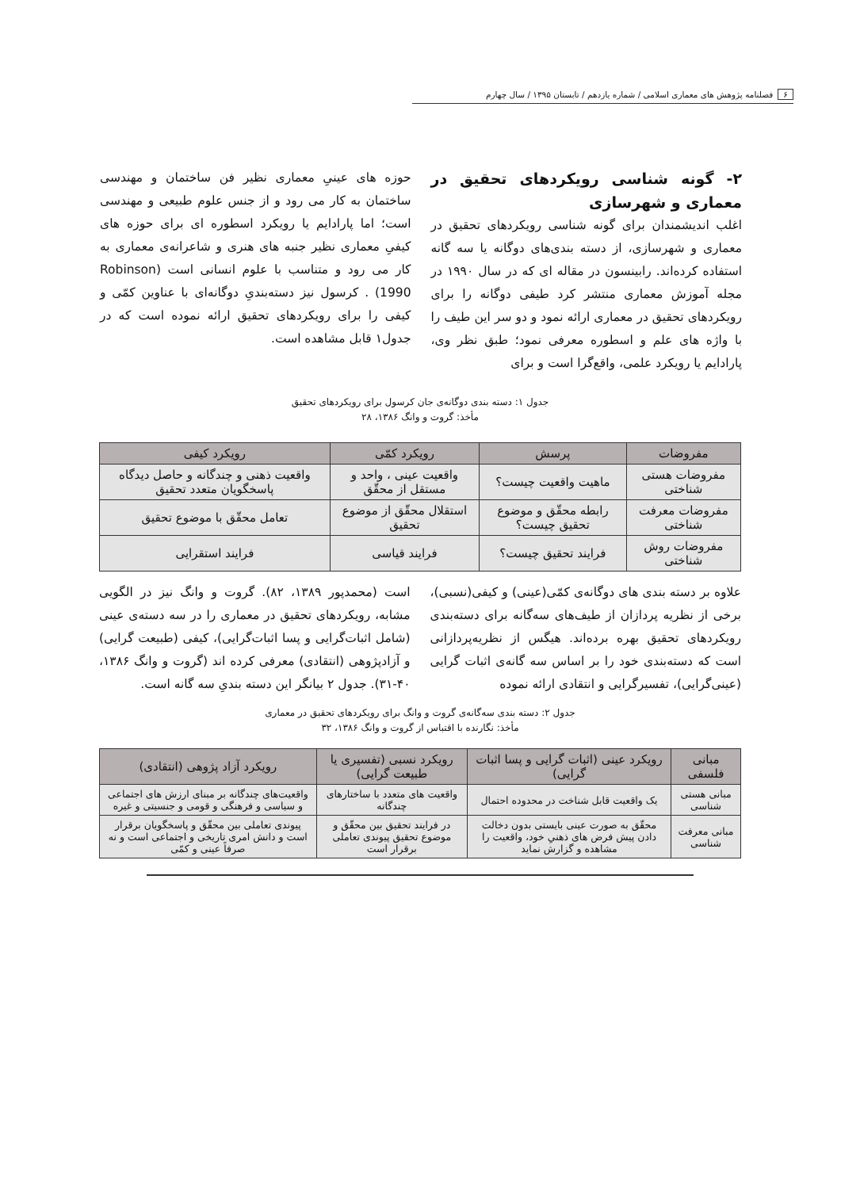۶ فصلنامه پژوهش های معماری اسلامی / شماره یازدهم / تابستان ۱۳۹۵ / سال چهارم
۲- گونه شناسی رویکردهای تحقیق در معماری و شهرسازی
اغلب اندیشمندان برای گونه شناسی رویکردهای تحقیق در معماری و شهرسازی، از دسته بندی‌های دوگانه یا سه گانه استفاده کرده‌اند. رابینسون در مقاله ای که در سال ۱۹۹۰ در مجله آموزش معماری منتشر کرد طیفی دوگانه را برای رویکردهای تحقیق در معماری ارائه نمود و دو سر این طیف را با واژه های علم و اسطوره معرفی نمود؛ طبق نظر وی، پارادایم یا رویکرد علمی، واقع‌گرا است و برای
حوزه های عینیِ معماری نظیر فن ساختمان و مهندسی ساختمان به کار می رود و از جنس علوم طبیعی و مهندسی است؛ اما پارادایم یا رویکرد اسطوره ای برای حوزه های کیفیِ معماری نظیر جنبه های هنری و شاعرانه‌ی معماری به کار می رود و متناسب با علوم انسانی است (Robinson 1990) . کرسول نیز دسته‌بندیِ دوگانه‌ای با عناوین کمّی و کیفی را برای رویکردهای تحقیق ارائه نموده است که در جدول۱ قابل مشاهده است.
جدول ۱: دسته بندی دوگانه‌ی جان کرسول برای رویکردهای تحقیق
مأخذ: گروت و وانگ ۱۳۸۶، ۲۸
| مفروضات | پرسش | رویکرد کمّی | رویکرد کیفی |
| --- | --- | --- | --- |
| مفروضات هستی شناختی | ماهیت واقعیت چیست؟ | واقعیت عینی ، واحد و مستقل از محقّق | واقعیت ذهنی و چندگانه و حاصل دیدگاه پاسخگویان متعدد تحقیق |
| مفروضات معرفت شناختی | رابطه محقّق و موضوع تحقیق چیست؟ | استقلال محقّق از موضوع تحقیق | تعامل محقّق با موضوع تحقیق |
| مفروضات روش شناختی | فرایند تحقیق چیست؟ | فرایند قیاسی | فرایند استقرایی |
علاوه بر دسته بندی های دوگانه‌ی کمّی(عینی) و کیفی(نسبی)، برخی از نظریه پردازان از طیف‌های سه‌گانه برای دسته‌بندی رویکردهای تحقیق بهره برده‌اند. هیگس از نظریه‌پردازانی است که دسته‌بندی خود را بر اساس سه گانه‌ی اثبات گرایی (عینی‌گرایی)، تفسیرگرایی و انتقادی ارائه نموده
است (محمدپور ۱۳۸۹، ۸۲). گروت و وانگ نیز در الگویی مشابه، رویکردهای تحقیق در معماری را در سه دسته‌ی عینی (شامل اثبات‌گرایی و پسا اثبات‌گرایی)، کیفی (طبیعت گرایی) و آزادپژوهی (انتقادی) معرفی کرده اند (گروت و وانگ ۱۳۸۶، ۴۰-۳۱). جدول ۲ بیانگر این دسته بندیِ سه گانه است.
جدول ۲: دسته بندی سه‌گانه‌ی گروت و وانگ برای رویکردهای تحقیق در معماری
مأخذ: نگارنده با اقتباس از گروت و وانگ ۱۳۸۶، ۳۲
| مبانی فلسفی | رویکرد عینی (اثبات گرایی و پسا اثبات گرایی) | رویکرد نسبی (تفسیری یا طبیعت گرایی) | رویکرد آزاد پژوهی (انتقادی) |
| --- | --- | --- | --- |
| مبانی هستی شناسی | یک واقعیت قابل شناخت در محدوده احتمال | واقعیت های متعدد با ساختارهای چندگانه | واقعیت‌های چندگانه بر مبنای ارزش های اجتماعی و سیاسی و فرهنگی و قومی و جنسیتی و غیره |
| مبانی معرفت شناسی | محقّق به صورت عینی بایستی بدون دخالت دادن پیش فرض های ذهنیِ خود، واقعیت را مشاهده و گزارش نماید | در فرایند تحقیق بین محقّق و موضوع تحقیق پیوندی تعاملی برقرار است | پیوندی تعاملی بین محقّق و پاسخگویان برقرار است و دانش امری تاریخی و اجتماعی است و نه صرفاً عینی و کمّی |